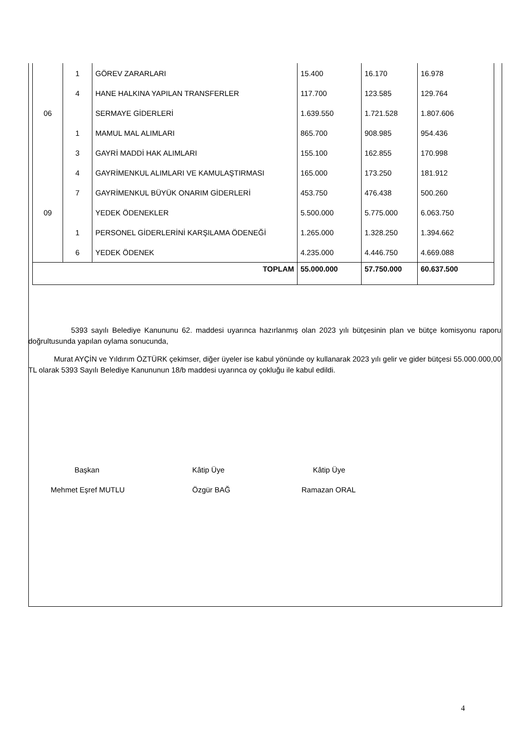| | 1 | GÖREV ZARARLARI | 15.400 | 16.170 | 16.978 |
| | 4 | HANE HALKINA YAPILAN TRANSFERLER | 117.700 | 123.585 | 129.764 |
| 06 | | SERMAYE GİDERLERİ | 1.639.550 | 1.721.528 | 1.807.606 |
| | 1 | MAMUL MAL ALIMLARI | 865.700 | 908.985 | 954.436 |
| | 3 | GAYRİ MADDİ HAK ALIMLARI | 155.100 | 162.855 | 170.998 |
| | 4 | GAYRİMENKUL ALIMLARI VE KAMULAŞTIRMASI | 165.000 | 173.250 | 181.912 |
| | 7 | GAYRİMENKUL BÜYÜK ONARIM GİDERLERİ | 453.750 | 476.438 | 500.260 |
| 09 | | YEDEK ÖDENEKLER | 5.500.000 | 5.775.000 | 6.063.750 |
| | 1 | PERSONEL GİDERLERİNİ KARŞILAMA ÖDENEĞİ | 1.265.000 | 1.328.250 | 1.394.662 |
| | 6 | YEDEK ÖDENEK | 4.235.000 | 4.446.750 | 4.669.088 |
| TOPLAM | | | 55.000.000 | 57.750.000 | 60.637.500 |
5393 sayılı Belediye Kanununu 62. maddesi uyarınca hazırlanmış olan 2023 yılı bütçesinin plan ve bütçe komisyonu raporu doğrultusunda yapılan oylama sonucunda,
Murat AYÇİN ve Yıldırım ÖZTÜRK çekimser, diğer üyeler ise kabul yönünde oy kullanarak 2023 yılı gelir ve gider bütçesi 55.000.000,00 TL olarak 5393 Sayılı Belediye Kanununun 18/b maddesi uyarınca oy çokluğu ile kabul edildi.
Başkan
Kâtip Üye
Kâtip Üye
Mehmet Eşref MUTLU
Özgür BAĞ
Ramazan ORAL
4